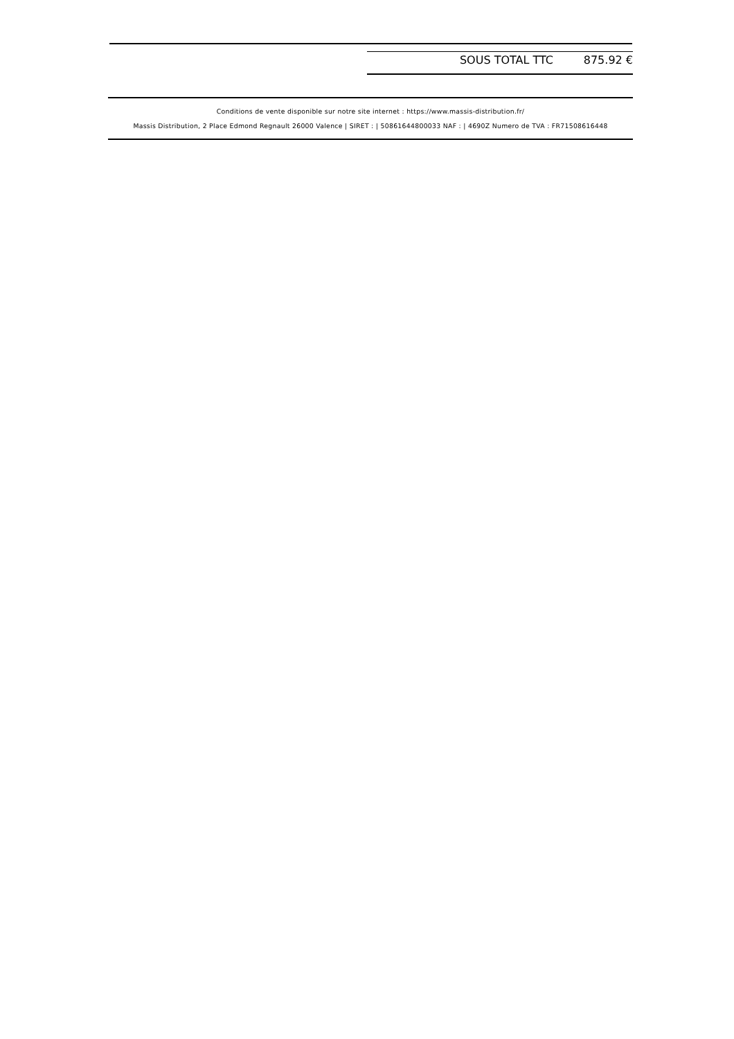| SOUS TOTAL TTC | 875.92 € |
Conditions de vente disponible sur notre site internet : https://www.massis-distribution.fr/
Massis Distribution, 2 Place Edmond Regnault 26000 Valence | SIRET : | 50861644800033 NAF : | 4690Z Numero de TVA : FR71508616448